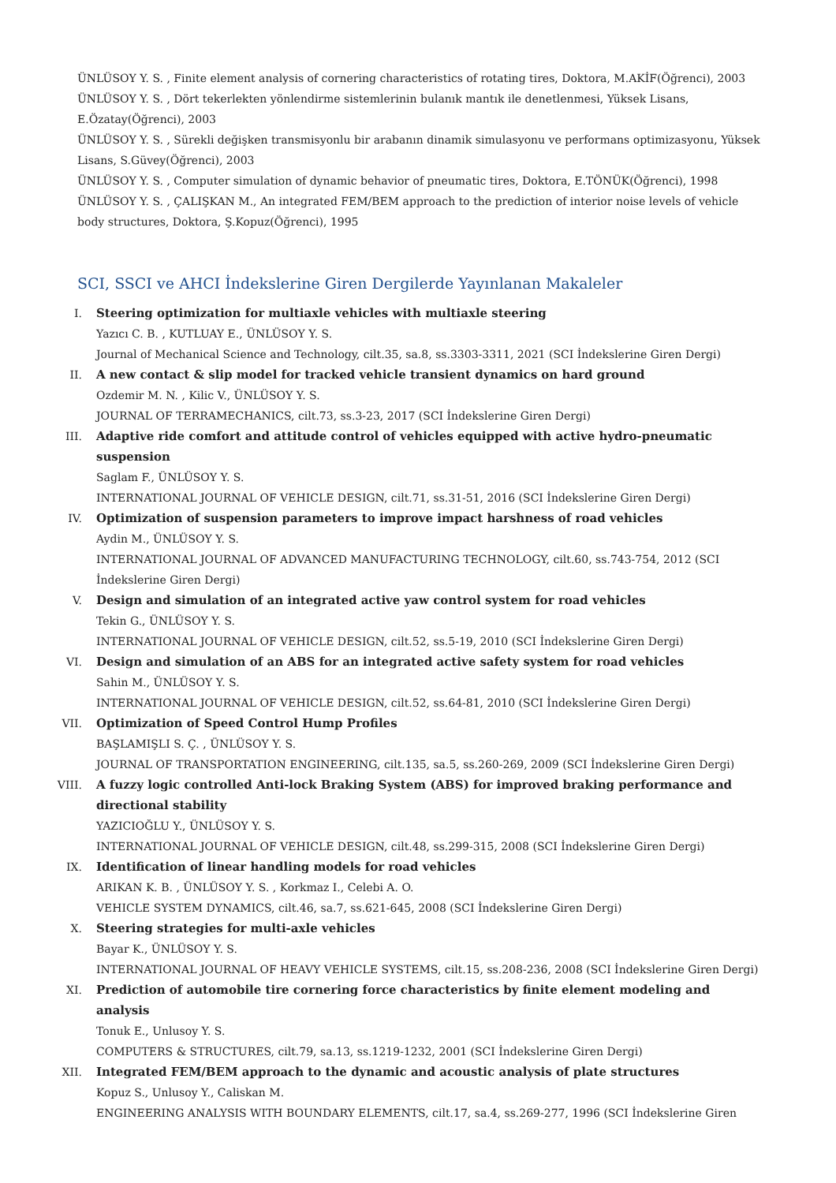ÜNLÜSOY Y. S. , Finite element analysis of cornering characteristics of rotating tires, Doktora, M.AKİF(Öğrenci), 2003
ÜNLÜSOY Y. S. , Dört tekerlekten yönlendirme sistemlerinin bulanık mantık ile denetlenmesi, Yüksek Lisans, E.Özatay(Öğrenci), 2003
ÜNLÜSOY Y. S. , Sürekli değişken transmisyonlu bir arabanın dinamik simulasyonu ve performans optimizasyonu, Yüksek Lisans, S.Güvey(Öğrenci), 2003
ÜNLÜSOY Y. S. , Computer simulation of dynamic behavior of pneumatic tires, Doktora, E.TÖNÜK(Öğrenci), 1998
ÜNLÜSOY Y. S. , ÇALIŞKAN M., An integrated FEM/BEM approach to the prediction of interior noise levels of vehicle body structures, Doktora, Ş.Kopuz(Öğrenci), 1995
SCI, SSCI ve AHCI İndekslerine Giren Dergilerde Yayınlanan Makaleler
I. Steering optimization for multiaxle vehicles with multiaxle steering
Yazıcı C. B. , KUTLUAY E., ÜNLÜSOY Y. S.
Journal of Mechanical Science and Technology, cilt.35, sa.8, ss.3303-3311, 2021 (SCI İndekslerine Giren Dergi)
II. A new contact & slip model for tracked vehicle transient dynamics on hard ground
Ozdemir M. N. , Kilic V., ÜNLÜSOY Y. S.
JOURNAL OF TERRAMECHANICS, cilt.73, ss.3-23, 2017 (SCI İndekslerine Giren Dergi)
III. Adaptive ride comfort and attitude control of vehicles equipped with active hydro-pneumatic suspension
Saglam F., ÜNLÜSOY Y. S.
INTERNATIONAL JOURNAL OF VEHICLE DESIGN, cilt.71, ss.31-51, 2016 (SCI İndekslerine Giren Dergi)
IV. Optimization of suspension parameters to improve impact harshness of road vehicles
Aydin M., ÜNLÜSOY Y. S.
INTERNATIONAL JOURNAL OF ADVANCED MANUFACTURING TECHNOLOGY, cilt.60, ss.743-754, 2012 (SCI İndekslerine Giren Dergi)
V. Design and simulation of an integrated active yaw control system for road vehicles
Tekin G., ÜNLÜSOY Y. S.
INTERNATIONAL JOURNAL OF VEHICLE DESIGN, cilt.52, ss.5-19, 2010 (SCI İndekslerine Giren Dergi)
VI. Design and simulation of an ABS for an integrated active safety system for road vehicles
Sahin M., ÜNLÜSOY Y. S.
INTERNATIONAL JOURNAL OF VEHICLE DESIGN, cilt.52, ss.64-81, 2010 (SCI İndekslerine Giren Dergi)
VII. Optimization of Speed Control Hump Profiles
BAŞLAMIŞLI S. Ç. , ÜNLÜSOY Y. S.
JOURNAL OF TRANSPORTATION ENGINEERING, cilt.135, sa.5, ss.260-269, 2009 (SCI İndekslerine Giren Dergi)
VIII. A fuzzy logic controlled Anti-lock Braking System (ABS) for improved braking performance and directional stability
YAZICIOĞLU Y., ÜNLÜSOY Y. S.
INTERNATIONAL JOURNAL OF VEHICLE DESIGN, cilt.48, ss.299-315, 2008 (SCI İndekslerine Giren Dergi)
IX. Identification of linear handling models for road vehicles
ARIKAN K. B. , ÜNLÜSOY Y. S. , Korkmaz I., Celebi A. O.
VEHICLE SYSTEM DYNAMICS, cilt.46, sa.7, ss.621-645, 2008 (SCI İndekslerine Giren Dergi)
X. Steering strategies for multi-axle vehicles
Bayar K., ÜNLÜSOY Y. S.
INTERNATIONAL JOURNAL OF HEAVY VEHICLE SYSTEMS, cilt.15, ss.208-236, 2008 (SCI İndekslerine Giren Dergi)
XI. Prediction of automobile tire cornering force characteristics by finite element modeling and analysis
Tonuk E., Unlusoy Y. S.
COMPUTERS & STRUCTURES, cilt.79, sa.13, ss.1219-1232, 2001 (SCI İndekslerine Giren Dergi)
XII. Integrated FEM/BEM approach to the dynamic and acoustic analysis of plate structures
Kopuz S., Unlusoy Y., Caliskan M.
ENGINEERING ANALYSIS WITH BOUNDARY ELEMENTS, cilt.17, sa.4, ss.269-277, 1996 (SCI İndekslerine Giren